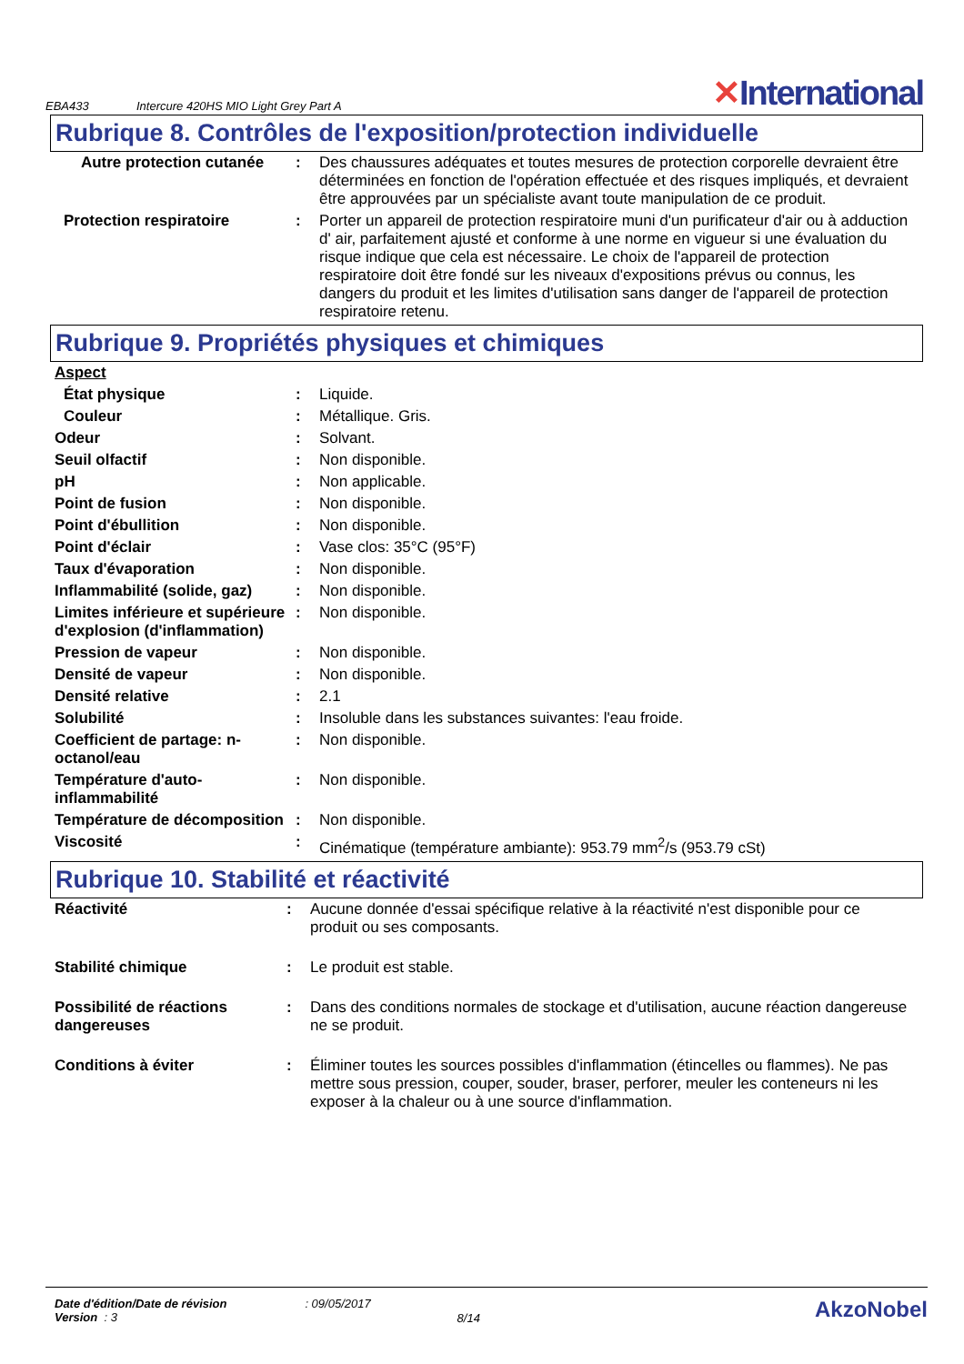EBA433
Intercure 420HS MIO Light Grey Part A
✕International
Rubrique 8. Contrôles de l'exposition/protection individuelle
| Autre protection cutanée | : | Des chaussures adéquates et toutes mesures de protection corporelle devraient être déterminées en fonction de l'opération effectuée et des risques impliqués, et devraient être approuvées par un spécialiste avant toute manipulation de ce produit. |
| Protection respiratoire | : | Porter un appareil de protection respiratoire muni d'un purificateur d'air ou à adduction d' air, parfaitement ajusté et conforme à une norme en vigueur si une évaluation du risque indique que cela est nécessaire. Le choix de l'appareil de protection respiratoire doit être fondé sur les niveaux d'expositions prévus ou connus, les dangers du produit et les limites d'utilisation sans danger de l'appareil de protection respiratoire retenu. |
Rubrique 9. Propriétés physiques et chimiques
| Aspect | | |
| État physique | : | Liquide. |
| Couleur | : | Métallique. Gris. |
| Odeur | : | Solvant. |
| Seuil olfactif | : | Non disponible. |
| pH | : | Non applicable. |
| Point de fusion | : | Non disponible. |
| Point d'ébullition | : | Non disponible. |
| Point d'éclair | : | Vase clos: 35°C (95°F) |
| Taux d'évaporation | : | Non disponible. |
| Inflammabilité (solide, gaz) | : | Non disponible. |
| Limites inférieure et supérieure d'explosion (d'inflammation) | : | Non disponible. |
| Pression de vapeur | : | Non disponible. |
| Densité de vapeur | : | Non disponible. |
| Densité relative | : | 2.1 |
| Solubilité | : | Insoluble dans les substances suivantes: l'eau froide. |
| Coefficient de partage: n-octanol/eau | : | Non disponible. |
| Température d'auto-inflammabilité | : | Non disponible. |
| Température de décomposition | : | Non disponible. |
| Viscosité | : | Cinématique (température ambiante): 953.79 mm<sup>2</sup>/s (953.79 cSt) |
Rubrique 10. Stabilité et réactivité
| Réactivité | : | Aucune donnée d'essai spécifique relative à la réactivité n'est disponible pour ce produit ou ses composants. |
| Stabilité chimique | : | Le produit est stable. |
| Possibilité de réactions dangereuses | : | Dans des conditions normales de stockage et d'utilisation, aucune réaction dangereuse ne se produit. |
| Conditions à éviter | : | Éliminer toutes les sources possibles d'inflammation (étincelles ou flammes). Ne pas mettre sous pression, couper, souder, braser, perforer, meuler les conteneurs ni les exposer à la chaleur ou à une source d'inflammation. |
Date d'édition/Date de révision
Version : 3
: 09/05/2017
8/14
AkzoNobel